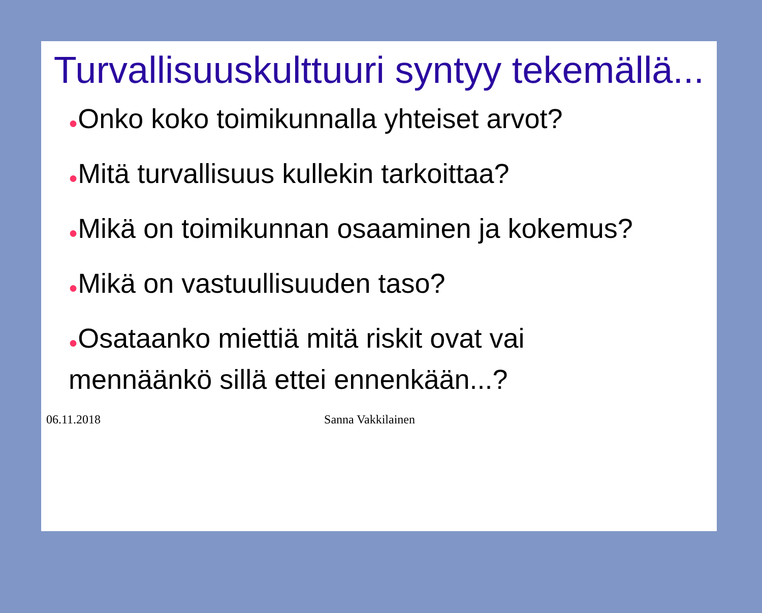Turvallisuuskulttuuri syntyy tekemällä...
●Onko koko toimikunnalla yhteiset arvot?
●Mitä turvallisuus kullekin tarkoittaa?
●Mikä on toimikunnan osaaminen ja kokemus?
●Mikä on vastuullisuuden taso?
●Osataanko miettiä mitä riskit ovat vai mennäänkö sillä ettei ennenkään...?
06.11.2018 Sanna Vakkilainen